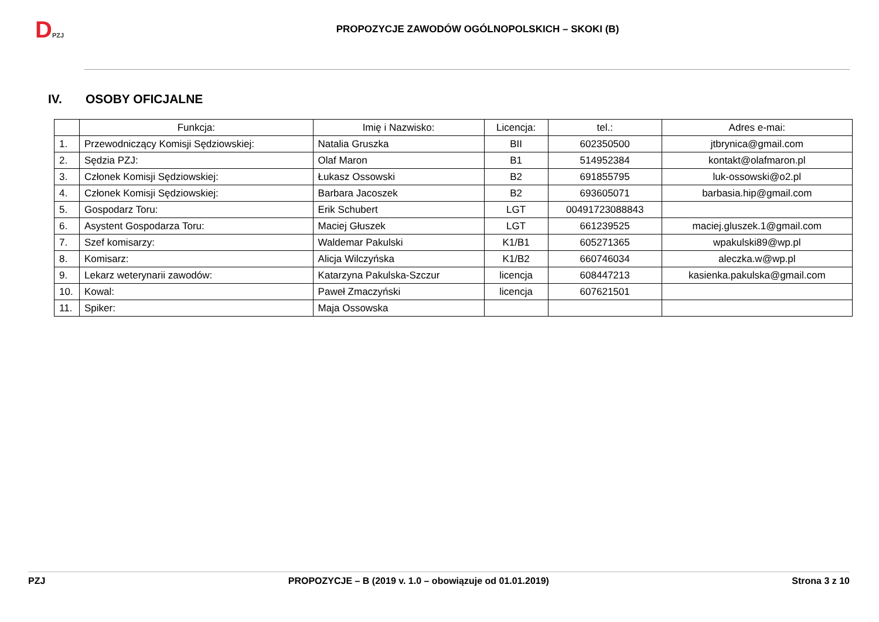DPZJ
PROPOZYCJE ZAWODÓW OGÓLNOPOLSKICH – SKOKI (B)
IV. OSOBY OFICJALNE
| | Funkcja: | Imię i Nazwisko: | Licencja: | tel.: | Adres e-mai: |
| --- | --- | --- | --- | --- | --- |
| 1. | Przewodniczący Komisji Sędziowskiej: | Natalia Gruszka | BII | 602350500 | jtbrynica@gmail.com |
| 2. | Sędzia PZJ: | Olaf Maron | B1 | 514952384 | kontakt@olafmaron.pl |
| 3. | Członek Komisji Sędziowskiej: | Łukasz Ossowski | B2 | 691855795 | luk-ossowski@o2.pl |
| 4. | Członek Komisji Sędziowskiej: | Barbara Jacoszek | B2 | 693605071 | barbasia.hip@gmail.com |
| 5. | Gospodarz Toru: | Erik Schubert | LGT | 00491723088843 | |
| 6. | Asystent Gospodarza Toru: | Maciej Głuszek | LGT | 661239525 | maciej.gluszek.1@gmail.com |
| 7. | Szef komisarzy: | Waldemar Pakulski | K1/B1 | 605271365 | wpakulski89@wp.pl |
| 8. | Komisarz: | Alicja Wilczyńska | K1/B2 | 660746034 | aleczka.w@wp.pl |
| 9. | Lekarz weterynarii zawodów: | Katarzyna Pakulska-Szczur | licencja | 608447213 | kasienka.pakulska@gmail.com |
| 10. | Kowal: | Paweł Zmaczyński | licencja | 607621501 | |
| 11. | Spiker: | Maja Ossowska | | | |
PZJ PROPOZYCJE – B (2019 v. 1.0 – obowiązuje od 01.01.2019) Strona 3 z 10